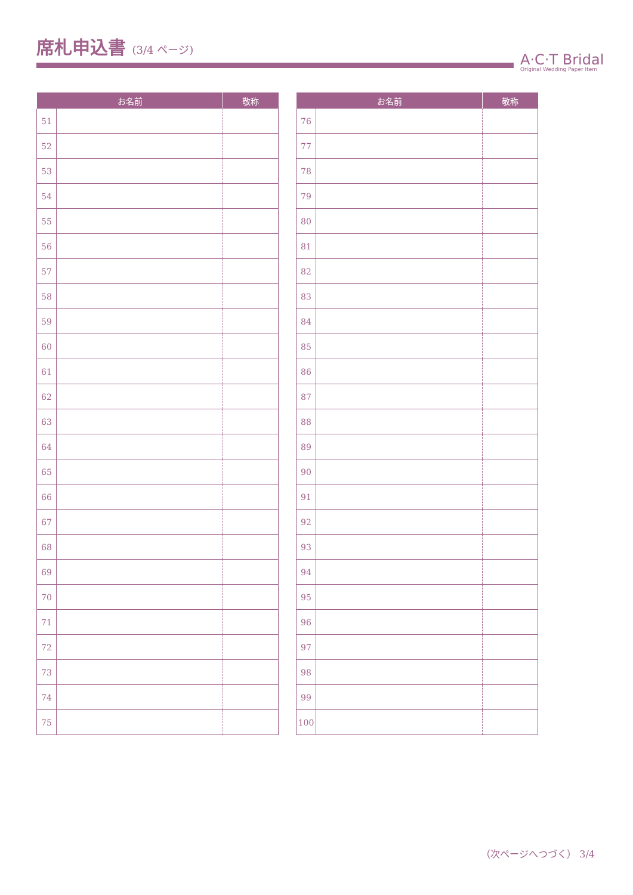席札申込書 (3/4 ページ)
A·C·T Bridal
Original Wedding Paper Item
| お名前 | | 敬称 |
| --- | --- | --- |
| 51 | | |
| 52 | | |
| 53 | | |
| 54 | | |
| 55 | | |
| 56 | | |
| 57 | | |
| 58 | | |
| 59 | | |
| 60 | | |
| 61 | | |
| 62 | | |
| 63 | | |
| 64 | | |
| 65 | | |
| 66 | | |
| 67 | | |
| 68 | | |
| 69 | | |
| 70 | | |
| 71 | | |
| 72 | | |
| 73 | | |
| 74 | | |
| 75 | | |
| お名前 | | 敬称 |
| --- | --- | --- |
| 76 | | |
| 77 | | |
| 78 | | |
| 79 | | |
| 80 | | |
| 81 | | |
| 82 | | |
| 83 | | |
| 84 | | |
| 85 | | |
| 86 | | |
| 87 | | |
| 88 | | |
| 89 | | |
| 90 | | |
| 91 | | |
| 92 | | |
| 93 | | |
| 94 | | |
| 95 | | |
| 96 | | |
| 97 | | |
| 98 | | |
| 99 | | |
| 100 | | |
（次ページへつづく） 3/4